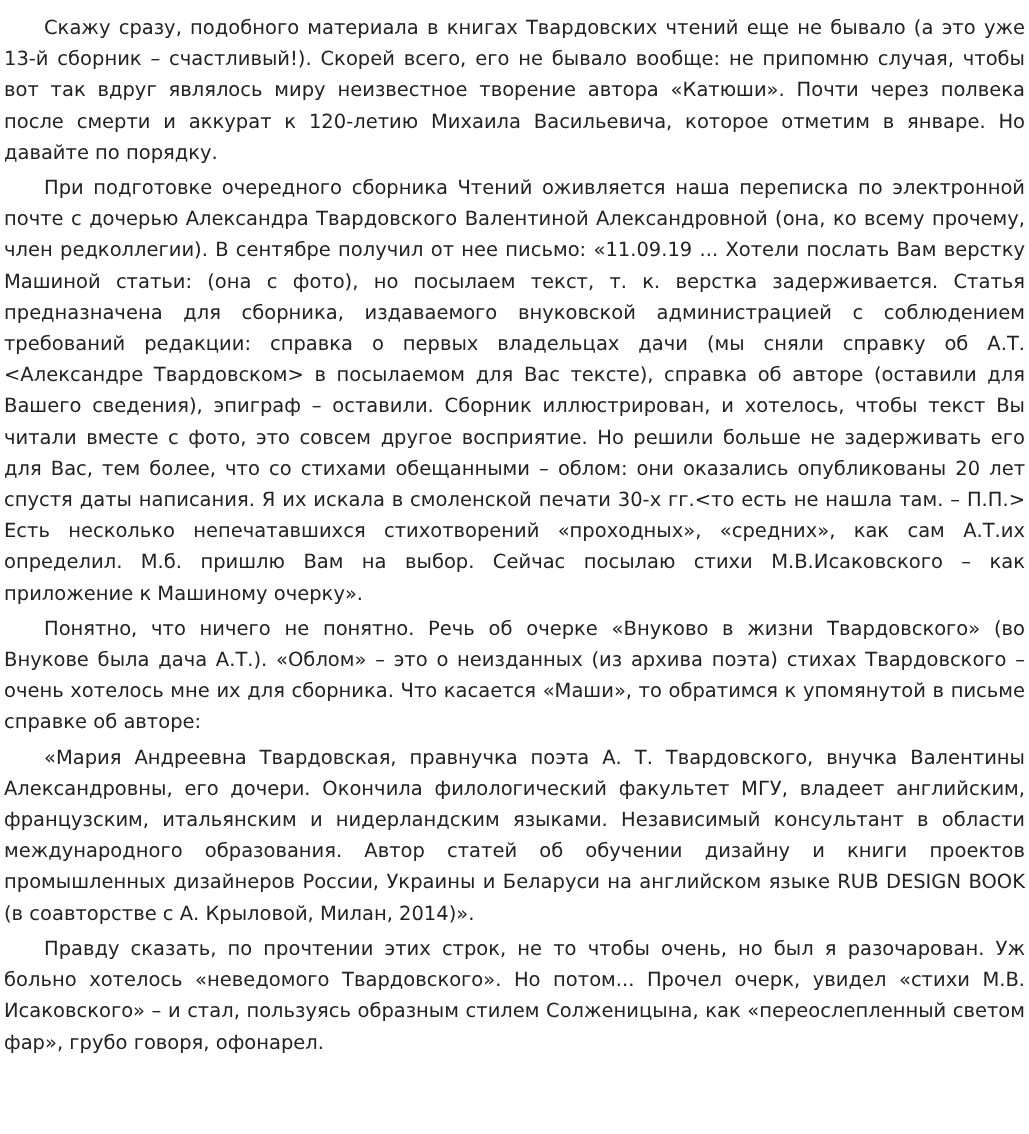Скажу сразу, подобного материала в книгах Твардовских чтений еще не бывало (а это уже 13-й сборник – счастливый!). Скорей всего, его не бывало вообще: не припомню случая, чтобы вот так вдруг являлось миру неизвестное творение автора «Катюши». Почти через полвека после смерти и аккурат к 120-летию Михаила Васильевича, которое отметим в январе. Но давайте по порядку.
При подготовке очередного сборника Чтений оживляется наша переписка по электронной почте с дочерью Александра Твардовского Валентиной Александровной (она, ко всему прочему, член редколлегии). В сентябре получил от нее письмо: «11.09.19 ... Хотели послать Вам верстку Машиной статьи: (она с фото), но посылаем текст, т. к. верстка задерживается. Статья предназначена для сборника, издаваемого внуковской администрацией с соблюдением требований редакции: справка о первых владельцах дачи (мы сняли справку об А.Т. <Александре Твардовском> в посылаемом для Вас тексте), справка об авторе (оставили для Вашего сведения), эпиграф – оставили. Сборник иллюстрирован, и хотелось, чтобы текст Вы читали вместе с фото, это совсем другое восприятие. Но решили больше не задерживать его для Вас, тем более, что со стихами обещанными – облом: они оказались опубликованы 20 лет спустя даты написания. Я их искала в смоленской печати 30-х гг.<то есть не нашла там. – П.П.> Есть несколько непечатавшихся стихотворений «проходных», «средних», как сам А.Т.их определил. М.б. пришлю Вам на выбор. Сейчас посылаю стихи М.В.Исаковского – как приложение к Машиному очерку».
Понятно, что ничего не понятно. Речь об очерке «Внуково в жизни Твардовского» (во Внукове была дача А.Т.). «Облом» – это о неизданных (из архива поэта) стихах Твардовского – очень хотелось мне их для сборника. Что касается «Маши», то обратимся к упомянутой в письме справке об авторе:
«Мария Андреевна Твардовская, правнучка поэта А. Т. Твардовского, внучка Валентины Александровны, его дочери. Окончила филологический факультет МГУ, владеет английским, французским, итальянским и нидерландским языками. Независимый консультант в области международного образования. Автор статей об обучении дизайну и книги проектов промышленных дизайнеров России, Украины и Беларуси на английском языке RUB DESIGN BOOK (в соавторстве с А. Крыловой, Милан, 2014)».
Правду сказать, по прочтении этих строк, не то чтобы очень, но был я разочарован. Уж больно хотелось «неведомого Твардовского». Но потом... Прочел очерк, увидел «стихи М.В. Исаковского» – и стал, пользуясь образным стилем Солженицына, как «переослепленный светом фар», грубо говоря, офонарел.